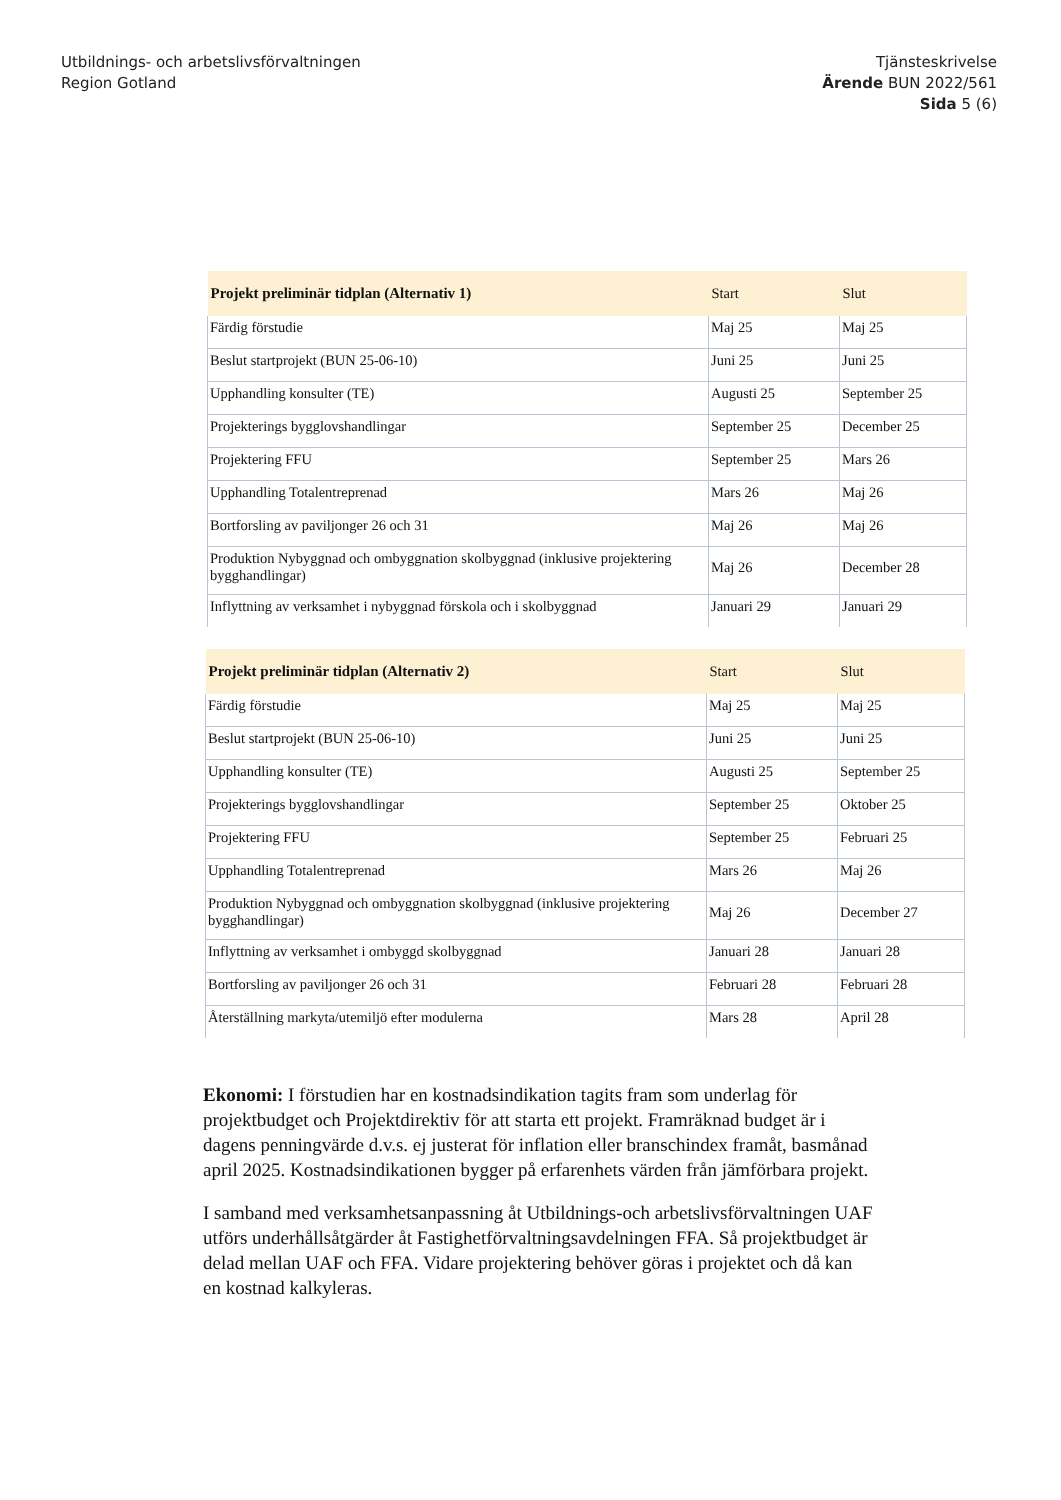Utbildnings- och arbetslivsförvaltningen
Region Gotland
Tjänsteskrivelse
Ärende BUN 2022/561
Sida 5 (6)
| Projekt preliminär tidplan (Alternativ 1) | Start | Slut |
| --- | --- | --- |
| Färdig förstudie | Maj 25 | Maj 25 |
| Beslut startprojekt (BUN 25-06-10) | Juni 25 | Juni 25 |
| Upphandling konsulter (TE) | Augusti 25 | September 25 |
| Projekterings bygglovshandlingar | September 25 | December 25 |
| Projektering FFU | September 25 | Mars 26 |
| Upphandling Totalentreprenad | Mars 26 | Maj 26 |
| Bortforsling av paviljonger 26 och 31 | Maj 26 | Maj 26 |
| Produktion Nybyggnad och ombyggnation skolbyggnad (inklusive projektering bygghandlingar) | Maj 26 | December 28 |
| Inflyttning av verksamhet i nybyggnad förskola och i skolbyggnad | Januari 29 | Januari 29 |
| Projekt preliminär tidplan (Alternativ 2) | Start | Slut |
| --- | --- | --- |
| Färdig förstudie | Maj 25 | Maj 25 |
| Beslut startprojekt (BUN 25-06-10) | Juni 25 | Juni 25 |
| Upphandling konsulter (TE) | Augusti 25 | September 25 |
| Projekterings bygglovshandlingar | September 25 | Oktober 25 |
| Projektering FFU | September 25 | Februari 25 |
| Upphandling Totalentreprenad | Mars 26 | Maj 26 |
| Produktion Nybyggnad och ombyggnation skolbyggnad (inklusive projektering bygghandlingar) | Maj 26 | December 27 |
| Inflyttning av verksamhet i ombyggd skolbyggnad | Januari 28 | Januari 28 |
| Bortforsling av paviljonger 26 och 31 | Februari 28 | Februari 28 |
| Återställning markyta/utemiljö efter modulerna | Mars 28 | April 28 |
Ekonomi: I förstudien har en kostnadsindikation tagits fram som underlag för projektbudget och Projektdirektiv för att starta ett projekt. Framräknad budget är i dagens penningvärde d.v.s. ej justerat för inflation eller branschindex framåt, basmånad april 2025. Kostnadsindikationen bygger på erfarenhets värden från jämförbara projekt.
I samband med verksamhetsanpassning åt Utbildnings-och arbetslivsförvaltningen UAF utförs underhållsåtgärder åt Fastighetförvaltningsavdelningen FFA. Så projektbudget är delad mellan UAF och FFA. Vidare projektering behöver göras i projektet och då kan en kostnad kalkyleras.